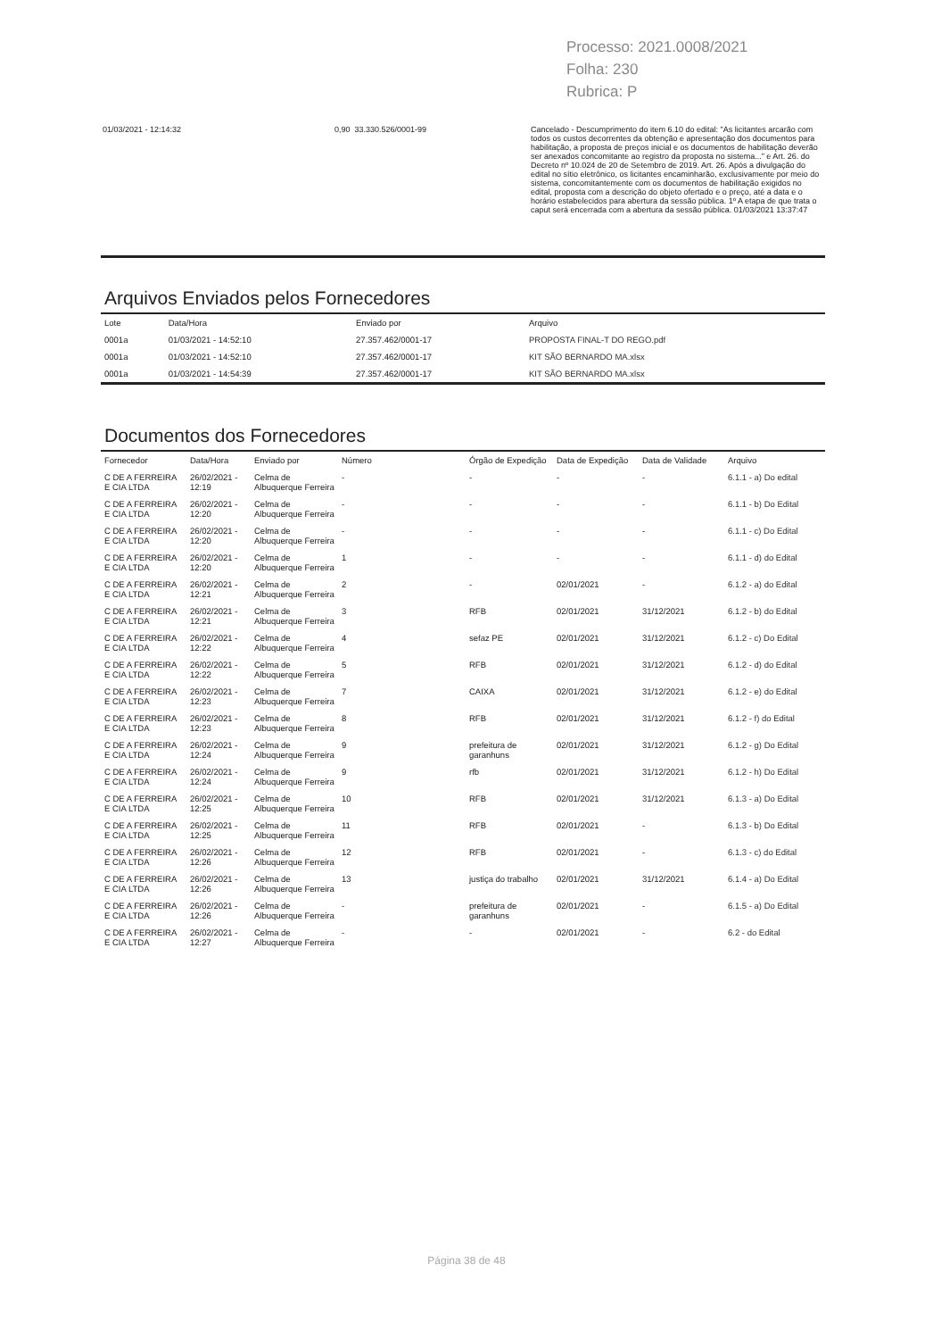Processo: 2021.0008/2021
Folha: 230
Rubrica: P
01/03/2021 - 12:14:32 0,90 33.330.526/0001-99 Cancelado - Descumprimento do item 6.10 do edital: "As licitantes arcarão com todos os custos decorrentes da obtenção e apresentação dos documentos para habilitação, a proposta de preços inicial e os documentos de habilitação deverão ser anexados concomitante ao registro da proposta no sistema..." e Art. 26. do Decreto nº 10.024 de 20 de Setembro de 2019. Art. 26. Após a divulgação do edital no sítio eletrônico, os licitantes encaminharão, exclusivamente por meio do sistema, concomitantemente com os documentos de habilitação exigidos no edital, proposta com a descrição do objeto ofertado e o preço, até a data e o horário estabelecidos para abertura da sessão pública. 1º A etapa de que trata o caput será encerrada com a abertura da sessão pública. 01/03/2021 13:37:47
Arquivos Enviados pelos Fornecedores
| Lote | Data/Hora | Enviado por | Arquivo |
| --- | --- | --- | --- |
| 0001a | 01/03/2021 - 14:52:10 | 27.357.462/0001-17 | PROPOSTA FINAL-T DO REGO.pdf |
| 0001a | 01/03/2021 - 14:52:10 | 27.357.462/0001-17 | KIT SÃO BERNARDO MA.xlsx |
| 0001a | 01/03/2021 - 14:54:39 | 27.357.462/0001-17 | KIT SÃO BERNARDO MA.xlsx |
Documentos dos Fornecedores
| Fornecedor | Data/Hora | Enviado por | Número | Órgão de Expedição | Data de Expedição | Data de Validade | Arquivo |
| --- | --- | --- | --- | --- | --- | --- | --- |
| C DE A FERREIRA E CIA LTDA | 26/02/2021 - 12:19 | Celma de Albuquerque Ferreira | - | - | - | - | 6.1.1 - a) Do edital |
| C DE A FERREIRA E CIA LTDA | 26/02/2021 - 12:20 | Celma de Albuquerque Ferreira | - | - | - | - | 6.1.1 - b) Do Edital |
| C DE A FERREIRA E CIA LTDA | 26/02/2021 - 12:20 | Celma de Albuquerque Ferreira | - | - | - | - | 6.1.1 - c) Do Edital |
| C DE A FERREIRA E CIA LTDA | 26/02/2021 - 12:20 | Celma de Albuquerque Ferreira | 1 | - | - | - | 6.1.1 - d) do Edital |
| C DE A FERREIRA E CIA LTDA | 26/02/2021 - 12:21 | Celma de Albuquerque Ferreira | 2 | - | 02/01/2021 | - | 6.1.2 - a) do Edital |
| C DE A FERREIRA E CIA LTDA | 26/02/2021 - 12:21 | Celma de Albuquerque Ferreira | 3 | RFB | 02/01/2021 | 31/12/2021 | 6.1.2 - b) do Edital |
| C DE A FERREIRA E CIA LTDA | 26/02/2021 - 12:22 | Celma de Albuquerque Ferreira | 4 | sefaz PE | 02/01/2021 | 31/12/2021 | 6.1.2 - c) Do Edital |
| C DE A FERREIRA E CIA LTDA | 26/02/2021 - 12:22 | Celma de Albuquerque Ferreira | 5 | RFB | 02/01/2021 | 31/12/2021 | 6.1.2 - d) do Edital |
| C DE A FERREIRA E CIA LTDA | 26/02/2021 - 12:23 | Celma de Albuquerque Ferreira | 7 | CAIXA | 02/01/2021 | 31/12/2021 | 6.1.2 - e) do Edital |
| C DE A FERREIRA E CIA LTDA | 26/02/2021 - 12:23 | Celma de Albuquerque Ferreira | 8 | RFB | 02/01/2021 | 31/12/2021 | 6.1.2 - f) do Edital |
| C DE A FERREIRA E CIA LTDA | 26/02/2021 - 12:24 | Celma de Albuquerque Ferreira | 9 | prefeitura de garanhuns | 02/01/2021 | 31/12/2021 | 6.1.2 - g) Do Edital |
| C DE A FERREIRA E CIA LTDA | 26/02/2021 - 12:24 | Celma de Albuquerque Ferreira | 9 | rfb | 02/01/2021 | 31/12/2021 | 6.1.2 - h) Do Edital |
| C DE A FERREIRA E CIA LTDA | 26/02/2021 - 12:25 | Celma de Albuquerque Ferreira | 10 | RFB | 02/01/2021 | 31/12/2021 | 6.1.3 - a) Do Edital |
| C DE A FERREIRA E CIA LTDA | 26/02/2021 - 12:25 | Celma de Albuquerque Ferreira | 11 | RFB | 02/01/2021 | - | 6.1.3 - b) Do Edital |
| C DE A FERREIRA E CIA LTDA | 26/02/2021 - 12:26 | Celma de Albuquerque Ferreira | 12 | RFB | 02/01/2021 | - | 6.1.3 - c) do Edital |
| C DE A FERREIRA E CIA LTDA | 26/02/2021 - 12:26 | Celma de Albuquerque Ferreira | 13 | justiça do trabalho | 02/01/2021 | 31/12/2021 | 6.1.4 - a) Do Edital |
| C DE A FERREIRA E CIA LTDA | 26/02/2021 - 12:26 | Celma de Albuquerque Ferreira | - | prefeitura de garanhuns | 02/01/2021 | - | 6.1.5 - a) Do Edital |
| C DE A FERREIRA E CIA LTDA | 26/02/2021 - 12:27 | Celma de Albuquerque Ferreira | - | - | 02/01/2021 | - | 6.2 - do Edital |
Página 38 de 48